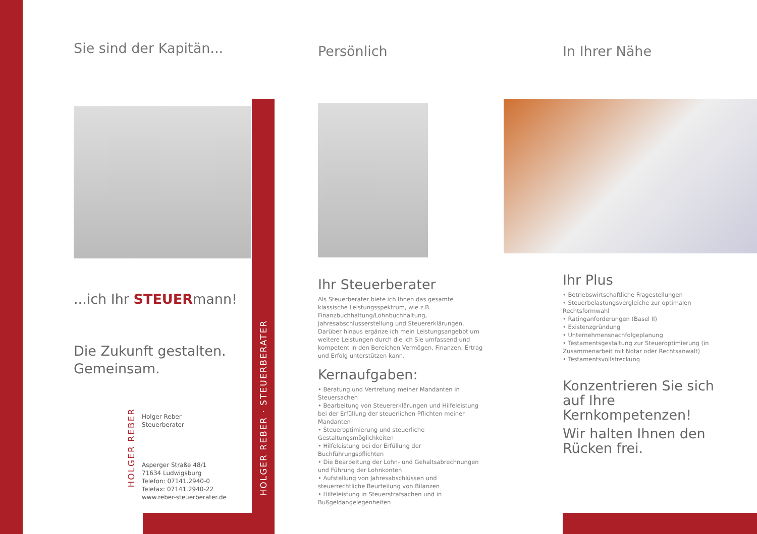Sie sind der Kapitän...
...ich Ihr STEUERmann!
Die Zukunft gestalten.
Gemeinsam.
Holger Reber
Steuerberater
Asperger Straße 48/1
71634 Ludwigsburg
Telefon: 07141.2940-0
Telefax: 07141.2940-22
www.reber-steuerberater.de
HOLGER REBER
HOLGER REBER · STEUERBERATER
Persönlich
Ihr Steuerberater
Als Steuerberater biete ich Ihnen das gesamte klassische Leistungsspektrum, wie z.B. Finanzbuchhaltung/Lohnbuchhaltung, Jahresabschlusserstellung und Steuererklärungen. Darüber hinaus ergänze ich mein Leistungsangebot um weitere Leistungen durch die ich Sie umfassend und kompetent in den Bereichen Vermögen, Finanzen, Ertrag und Erfolg unterstützen kann.
Kernaufgaben:
• Beratung und Vertretung meiner Mandanten in Steuersachen
• Bearbeitung von Steuererklärungen und Hilfeleistung bei der Erfüllung der steuerlichen Pflichten meiner Mandanten
• Steueroptimierung und steuerliche Gestaltungsmöglichkeiten
• Hilfeleistung bei der Erfüllung der Buchführungspflichten
• Die Bearbeitung der Lohn- und Gehaltsabrechnungen und Führung der Lohnkonten
• Aufstellung von Jahresabschlüssen und steuerrechtliche Beurteilung von Bilanzen
• Hilfeleistung in Steuerstrafsachen und in Bußgeldangelegenheiten
In Ihrer Nähe
Ihr Plus
• Betriebswirtschaftliche Fragestellungen
• Steuerbelastungsvergleiche zur optimalen Rechtsformwahl
• Ratinganforderungen (Basel II)
• Existenzgründung
• Unternehmensnachfolgeplanung
• Testamentsgestaltung zur Steueroptimierung (in Zusammenarbeit mit Notar oder Rechtsanwalt)
• Testamentsvollstreckung
Konzentrieren Sie sich auf Ihre Kernkompetenzen!
Wir halten Ihnen den Rücken frei.